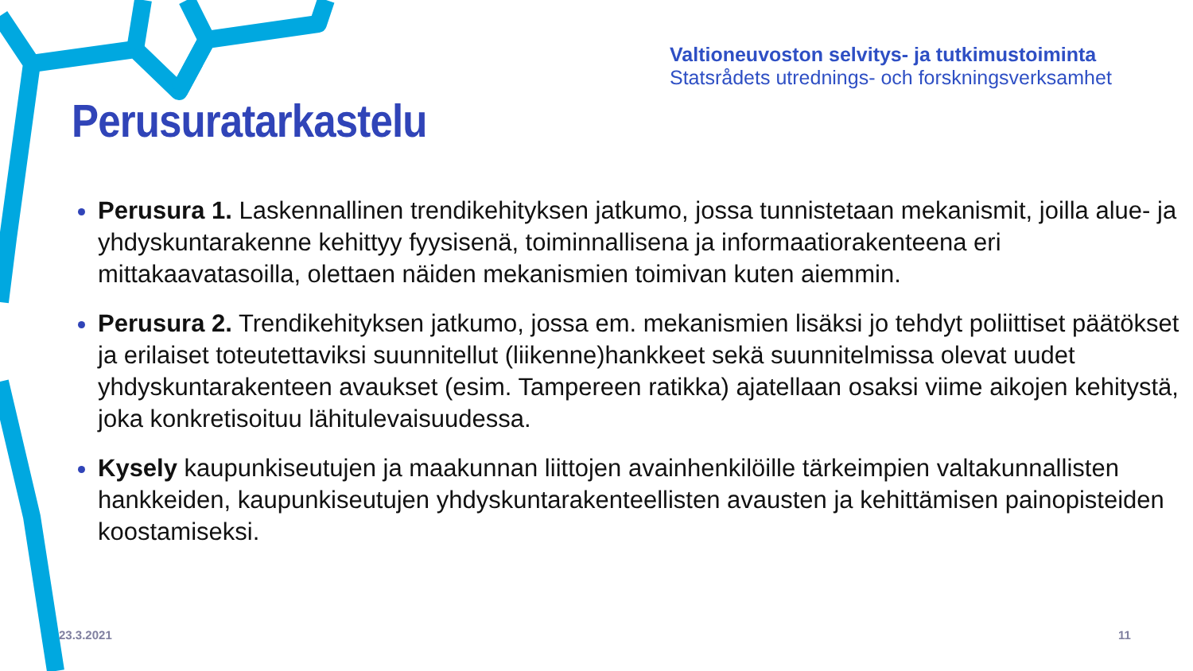Valtioneuvoston selvitys- ja tutkimustoiminta
Statsrådets utrednings- och forskningsverksamhet
Perusuratarkastelu
Perusura 1. Laskennallinen trendikehityksen jatkumo, jossa tunnistetaan mekanismit, joilla alue- ja yhdyskuntarakenne kehittyy fyysisenä, toiminnallisena ja informaatiorakenteena eri mittakaavatasoilla, olettaen näiden mekanismien toimivan kuten aiemmin.
Perusura 2. Trendikehityksen jatkumo, jossa em. mekanismien lisäksi jo tehdyt poliittiset päätökset ja erilaiset toteutettaviksi suunnitellut (liikenne)hankkeet sekä suunnitelmissa olevat uudet yhdyskuntarakenteen avaukset (esim. Tampereen ratikka) ajatellaan osaksi viime aikojen kehitystä, joka konkretisoituu lähitulevaisuudessa.
Kysely kaupunkiseutujen ja maakunnan liittojen avainhenkilöille tärkeimpien valtakunnallisten hankkeiden, kaupunkiseutujen yhdyskuntarakenteellisten avausten ja kehittämisen painopisteiden koostamiseksi.
23.3.2021 11